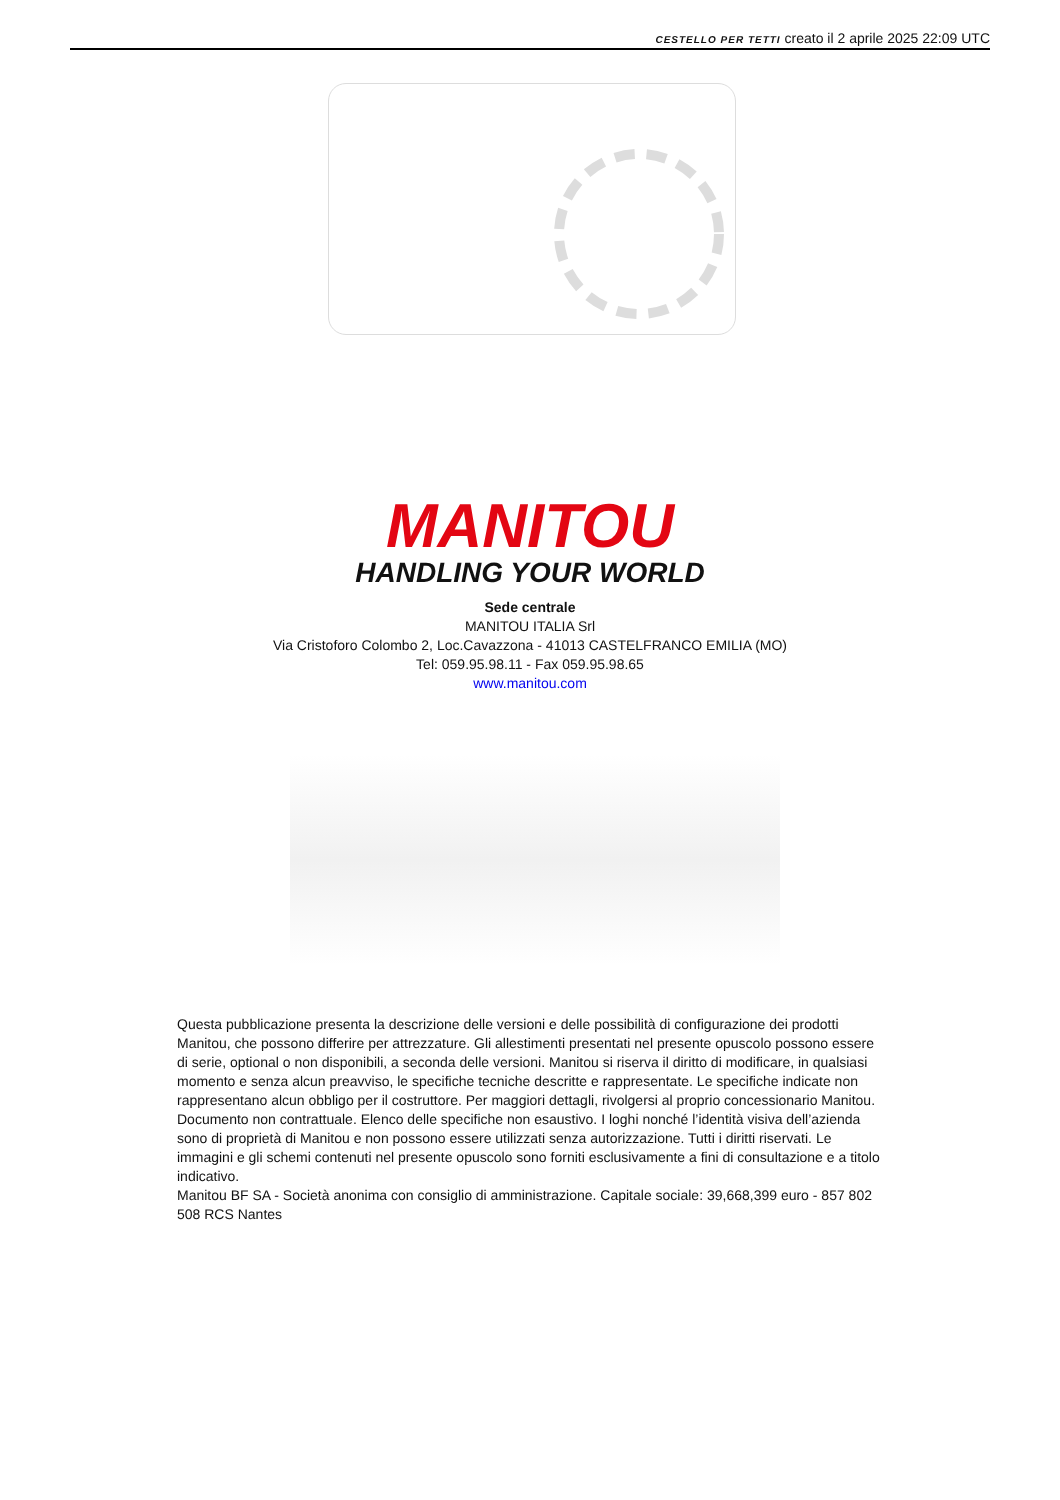CESTELLO PER TETTI creato il 2 aprile 2025 22:09 UTC
MANITOU
HANDLING YOUR WORLD
Sede centrale
MANITOU ITALIA Srl
Via Cristoforo Colombo 2, Loc.Cavazzona - 41013 CASTELFRANCO EMILIA (MO)
Tel: 059.95.98.11 - Fax 059.95.98.65
www.manitou.com
Questa pubblicazione presenta la descrizione delle versioni e delle possibilità di configurazione dei prodotti Manitou, che possono differire per attrezzature. Gli allestimenti presentati nel presente opuscolo possono essere di serie, optional o non disponibili, a seconda delle versioni. Manitou si riserva il diritto di modificare, in qualsiasi momento e senza alcun preavviso, le specifiche tecniche descritte e rappresentate. Le specifiche indicate non rappresentano alcun obbligo per il costruttore. Per maggiori dettagli, rivolgersi al proprio concessionario Manitou. Documento non contrattuale. Elenco delle specifiche non esaustivo. I loghi nonché l’identità visiva dell’azienda sono di proprietà di Manitou e non possono essere utilizzati senza autorizzazione. Tutti i diritti riservati. Le immagini e gli schemi contenuti nel presente opuscolo sono forniti esclusivamente a fini di consultazione e a titolo indicativo.
Manitou BF SA - Società anonima con consiglio di amministrazione. Capitale sociale: 39,668,399 euro - 857 802 508 RCS Nantes